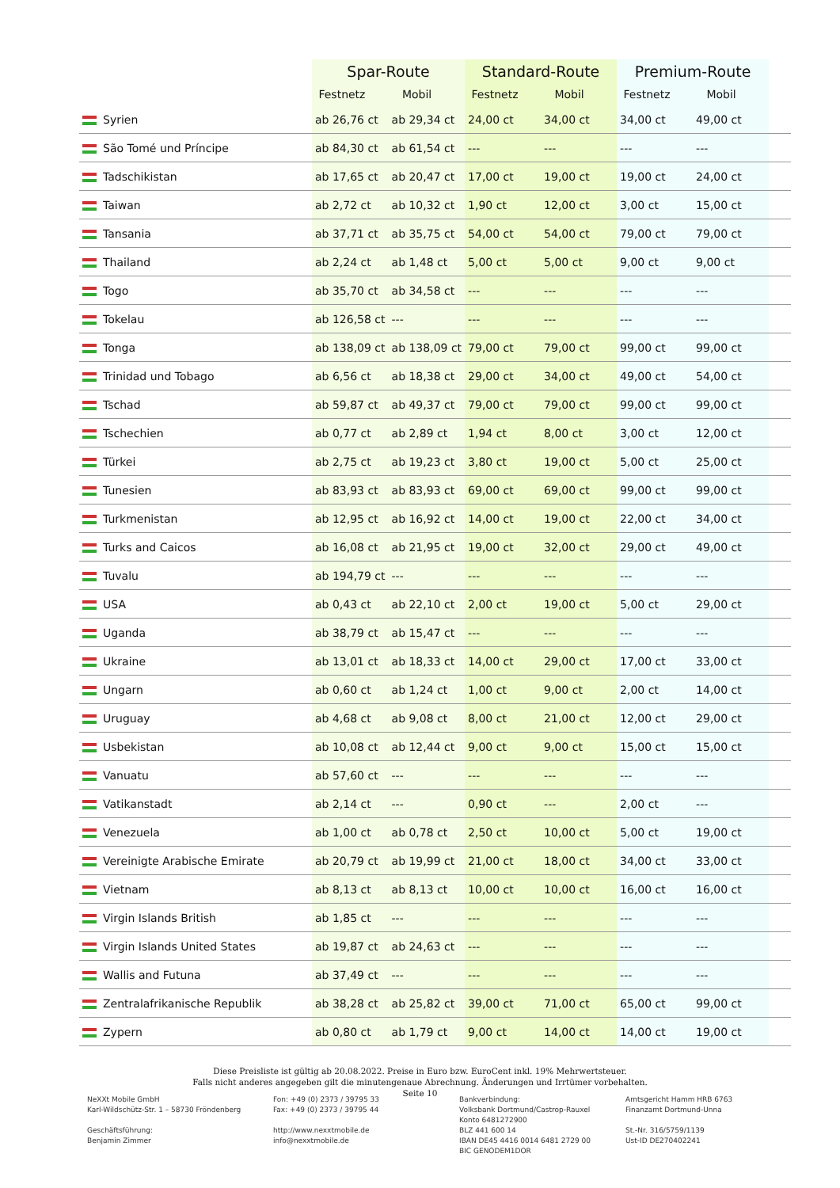| | Spar-Route | | Standard-Route | | Premium-Route | | |
| --- | --- | --- | --- | --- | --- | --- | --- |
| | Festnetz | Mobil | Festnetz | Mobil | Festnetz | Mobil | |
| Syrien | ab 26,76 ct | ab 29,34 ct | 24,00 ct | 34,00 ct | 34,00 ct | 49,00 ct | |
| São Tomé und Príncipe | ab 84,30 ct | ab 61,54 ct | --- | --- | --- | --- | |
| Tadschikistan | ab 17,65 ct | ab 20,47 ct | 17,00 ct | 19,00 ct | 19,00 ct | 24,00 ct | |
| Taiwan | ab 2,72 ct | ab 10,32 ct | 1,90 ct | 12,00 ct | 3,00 ct | 15,00 ct | |
| Tansania | ab 37,71 ct | ab 35,75 ct | 54,00 ct | 54,00 ct | 79,00 ct | 79,00 ct | |
| Thailand | ab 2,24 ct | ab 1,48 ct | 5,00 ct | 5,00 ct | 9,00 ct | 9,00 ct | |
| Togo | ab 35,70 ct | ab 34,58 ct | --- | --- | --- | --- | |
| Tokelau | ab 126,58 ct | --- | --- | --- | --- | --- | |
| Tonga | ab 138,09 ct | ab 138,09 ct | 79,00 ct | 79,00 ct | 99,00 ct | 99,00 ct | |
| Trinidad und Tobago | ab 6,56 ct | ab 18,38 ct | 29,00 ct | 34,00 ct | 49,00 ct | 54,00 ct | |
| Tschad | ab 59,87 ct | ab 49,37 ct | 79,00 ct | 79,00 ct | 99,00 ct | 99,00 ct | |
| Tschechien | ab 0,77 ct | ab 2,89 ct | 1,94 ct | 8,00 ct | 3,00 ct | 12,00 ct | |
| Türkei | ab 2,75 ct | ab 19,23 ct | 3,80 ct | 19,00 ct | 5,00 ct | 25,00 ct | |
| Tunesien | ab 83,93 ct | ab 83,93 ct | 69,00 ct | 69,00 ct | 99,00 ct | 99,00 ct | |
| Turkmenistan | ab 12,95 ct | ab 16,92 ct | 14,00 ct | 19,00 ct | 22,00 ct | 34,00 ct | |
| Turks and Caicos | ab 16,08 ct | ab 21,95 ct | 19,00 ct | 32,00 ct | 29,00 ct | 49,00 ct | |
| Tuvalu | ab 194,79 ct | --- | --- | --- | --- | --- | |
| USA | ab 0,43 ct | ab 22,10 ct | 2,00 ct | 19,00 ct | 5,00 ct | 29,00 ct | |
| Uganda | ab 38,79 ct | ab 15,47 ct | --- | --- | --- | --- | |
| Ukraine | ab 13,01 ct | ab 18,33 ct | 14,00 ct | 29,00 ct | 17,00 ct | 33,00 ct | |
| Ungarn | ab 0,60 ct | ab 1,24 ct | 1,00 ct | 9,00 ct | 2,00 ct | 14,00 ct | |
| Uruguay | ab 4,68 ct | ab 9,08 ct | 8,00 ct | 21,00 ct | 12,00 ct | 29,00 ct | |
| Usbekistan | ab 10,08 ct | ab 12,44 ct | 9,00 ct | 9,00 ct | 15,00 ct | 15,00 ct | |
| Vanuatu | ab 57,60 ct | --- | --- | --- | --- | --- | |
| Vatikanstadt | ab 2,14 ct | --- | 0,90 ct | --- | 2,00 ct | --- | |
| Venezuela | ab 1,00 ct | ab 0,78 ct | 2,50 ct | 10,00 ct | 5,00 ct | 19,00 ct | |
| Vereinigte Arabische Emirate | ab 20,79 ct | ab 19,99 ct | 21,00 ct | 18,00 ct | 34,00 ct | 33,00 ct | |
| Vietnam | ab 8,13 ct | ab 8,13 ct | 10,00 ct | 10,00 ct | 16,00 ct | 16,00 ct | |
| Virgin Islands British | ab 1,85 ct | --- | --- | --- | --- | --- | |
| Virgin Islands United States | ab 19,87 ct | ab 24,63 ct | --- | --- | --- | --- | |
| Wallis and Futuna | ab 37,49 ct | --- | --- | --- | --- | --- | |
| Zentralafrikanische Republik | ab 38,28 ct | ab 25,82 ct | 39,00 ct | 71,00 ct | 65,00 ct | 99,00 ct | |
| Zypern | ab 0,80 ct | ab 1,79 ct | 9,00 ct | 14,00 ct | 14,00 ct | 19,00 ct | |
Diese Preisliste ist gültig ab 20.08.2022. Preise in Euro bzw. EuroCent inkl. 19% Mehrwertsteuer.
Falls nicht anderes angegeben gilt die minutengenaue Abrechnung. Änderungen und Irrtümer vorbehalten.
Seite 10
NeXXt Mobile GmbH
Karl-Wildschütz-Str. 1 – 58730 Fröndenberg
Geschäftsführung:
Benjamin Zimmer
Fon: +49 (0) 2373 / 39795 33
Fax: +49 (0) 2373 / 39795 44
http://www.nexxtmobile.de
info@nexxtmobile.de
Bankverbindung:
Volksbank Dortmund/Castrop-Rauxel
Konto 6481272900
BLZ 441 600 14
IBAN DE45 4416 0014 6481 2729 00
BIC GENODEM1DOR
Amtsgericht Hamm HRB 6763
Finanzamt Dortmund-Unna
St.-Nr. 316/5759/1139
Ust-ID DE270402241